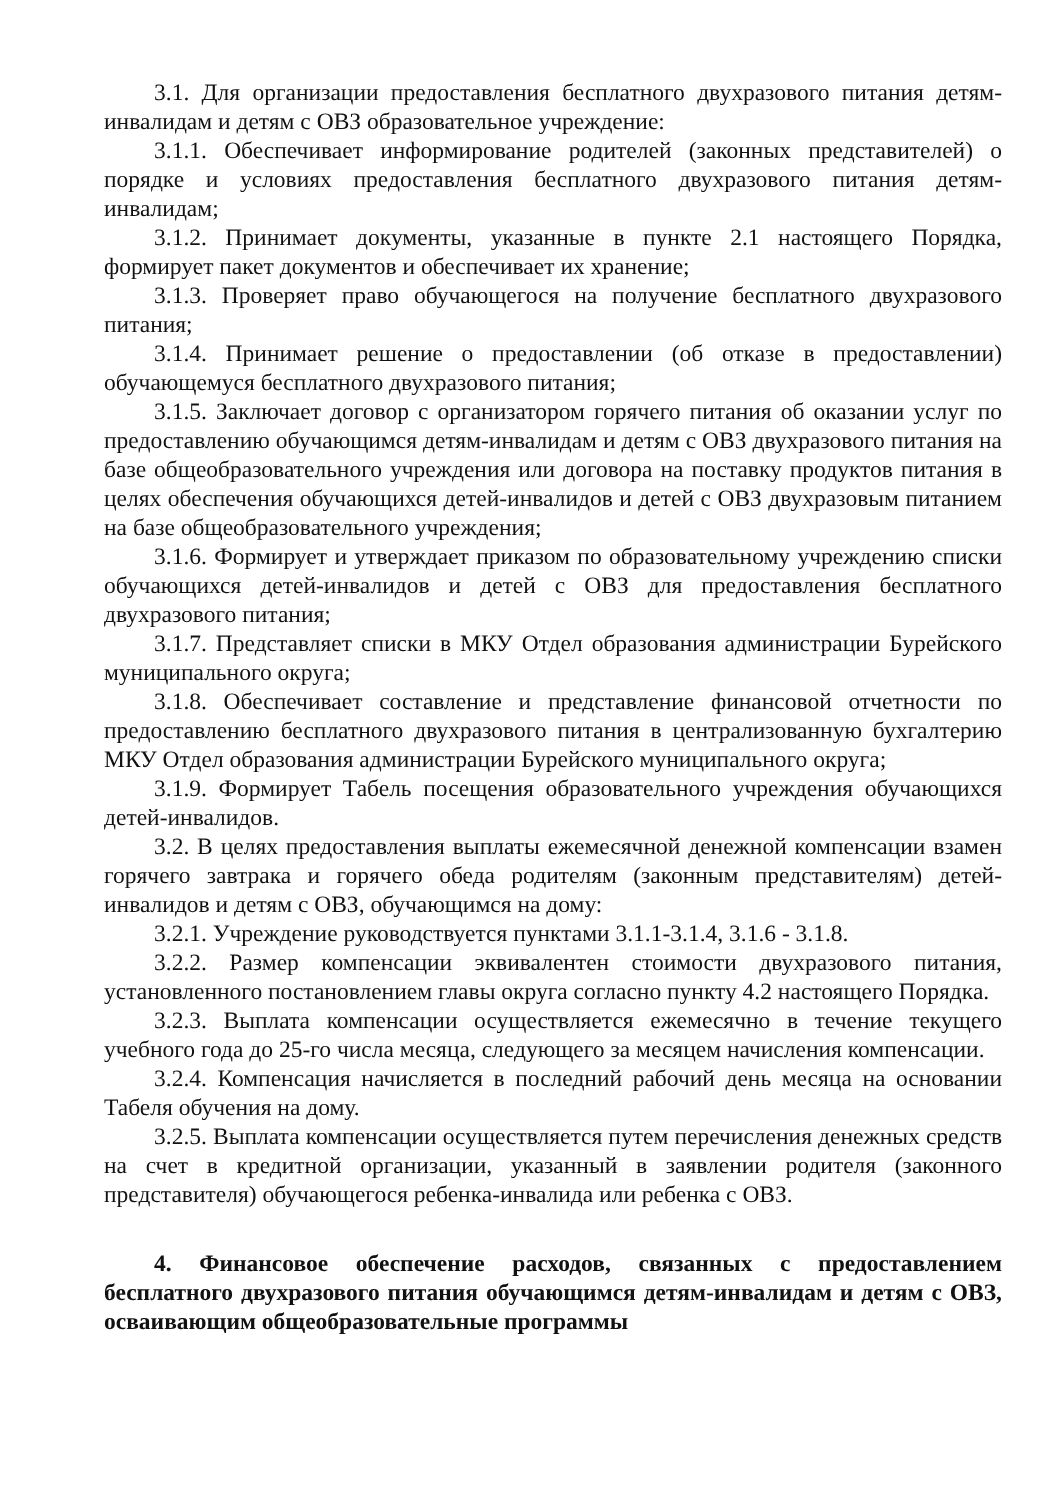3.1. Для организации предоставления бесплатного двухразового питания детям-инвалидам и детям с ОВЗ образовательное учреждение:
3.1.1. Обеспечивает информирование родителей (законных представителей) о порядке и условиях предоставления бесплатного двухразового питания детям-инвалидам;
3.1.2. Принимает документы, указанные в пункте 2.1 настоящего Порядка, формирует пакет документов и обеспечивает их хранение;
3.1.3. Проверяет право обучающегося на получение бесплатного двухразового питания;
3.1.4. Принимает решение о предоставлении (об отказе в предоставлении) обучающемуся бесплатного двухразового питания;
3.1.5. Заключает договор с организатором горячего питания об оказании услуг по предоставлению обучающимся детям-инвалидам и детям с ОВЗ двухразового питания на базе общеобразовательного учреждения или договора на поставку продуктов питания в целях обеспечения обучающихся детей-инвалидов и детей с ОВЗ двухразовым питанием на базе общеобразовательного учреждения;
3.1.6. Формирует и утверждает приказом по образовательному учреждению списки обучающихся детей-инвалидов и детей с ОВЗ для предоставления бесплатного двухразового питания;
3.1.7. Представляет списки в МКУ Отдел образования администрации Бурейского муниципального округа;
3.1.8. Обеспечивает составление и представление финансовой отчетности по предоставлению бесплатного двухразового питания в централизованную бухгалтерию МКУ Отдел образования администрации Бурейского муниципального округа;
3.1.9. Формирует Табель посещения образовательного учреждения обучающихся детей-инвалидов.
3.2. В целях предоставления выплаты ежемесячной денежной компенсации взамен горячего завтрака и горячего обеда родителям (законным представителям) детей-инвалидов и детям с ОВЗ, обучающимся на дому:
3.2.1. Учреждение руководствуется пунктами 3.1.1-3.1.4, 3.1.6 - 3.1.8.
3.2.2. Размер компенсации эквивалентен стоимости двухразового питания, установленного постановлением главы округа согласно пункту 4.2 настоящего Порядка.
3.2.3. Выплата компенсации осуществляется ежемесячно в течение текущего учебного года до 25-го числа месяца, следующего за месяцем начисления компенсации.
3.2.4. Компенсация начисляется в последний рабочий день месяца на основании Табеля обучения на дому.
3.2.5. Выплата компенсации осуществляется путем перечисления денежных средств на счет в кредитной организации, указанный в заявлении родителя (законного представителя) обучающегося ребенка-инвалида или ребенка с ОВЗ.
4. Финансовое обеспечение расходов, связанных с предоставлением бесплатного двухразового питания обучающимся детям-инвалидам и детям с ОВЗ, осваивающим общеобразовательные программы